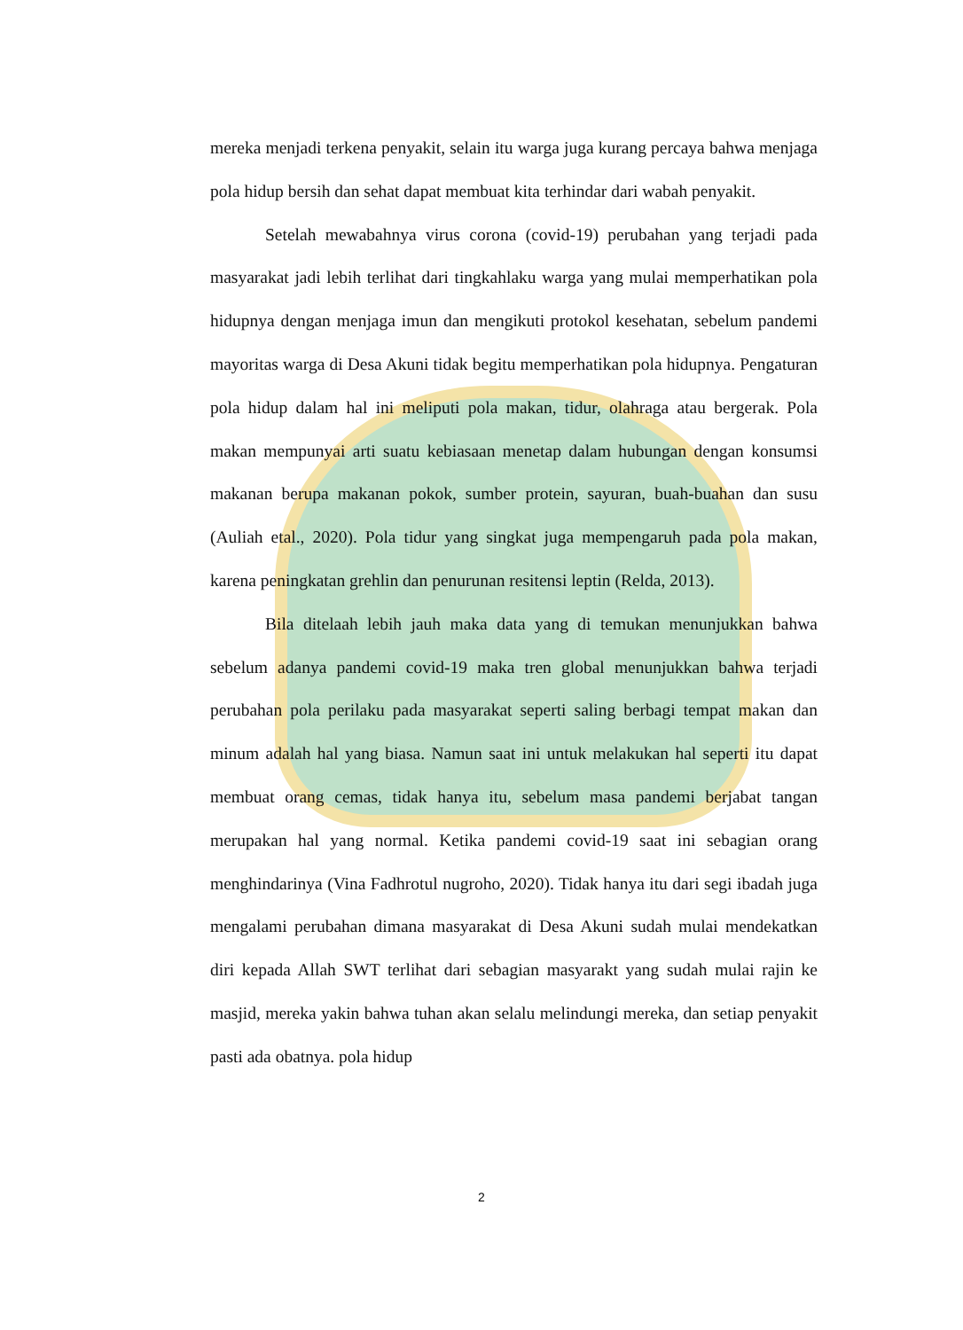mereka menjadi terkena penyakit, selain itu warga juga kurang percaya bahwa menjaga pola hidup bersih dan sehat dapat membuat kita terhindar dari wabah penyakit.
Setelah mewabahnya virus corona (covid-19) perubahan yang terjadi pada masyarakat jadi lebih terlihat dari tingkahlaku warga yang mulai memperhatikan pola hidupnya dengan menjaga imun dan mengikuti protokol kesehatan, sebelum pandemi mayoritas warga di Desa Akuni tidak begitu memperhatikan pola hidupnya. Pengaturan pola hidup dalam hal ini meliputi pola makan, tidur, olahraga atau bergerak. Pola makan mempunyai arti suatu kebiasaan menetap dalam hubungan dengan konsumsi makanan berupa makanan pokok, sumber protein, sayuran, buah-buahan dan susu (Auliah etal., 2020). Pola tidur yang singkat juga mempengaruh pada pola makan, karena peningkatan grehlin dan penurunan resitensi leptin (Relda, 2013).
Bila ditelaah lebih jauh maka data yang di temukan menunjukkan bahwa sebelum adanya pandemi covid-19 maka tren global menunjukkan bahwa terjadi perubahan pola perilaku pada masyarakat seperti saling berbagi tempat makan dan minum adalah hal yang biasa. Namun saat ini untuk melakukan hal seperti itu dapat membuat orang cemas, tidak hanya itu, sebelum masa pandemi berjabat tangan merupakan hal yang normal. Ketika pandemi covid-19 saat ini sebagian orang menghindarinya (Vina Fadhrotul nugroho, 2020). Tidak hanya itu dari segi ibadah juga mengalami perubahan dimana masyarakat di Desa Akuni sudah mulai mendekatkan diri kepada Allah SWT terlihat dari sebagian masyarakt yang sudah mulai rajin ke masjid, mereka yakin bahwa tuhan akan selalu melindungi mereka, dan setiap penyakit pasti ada obatnya. pola hidup
2